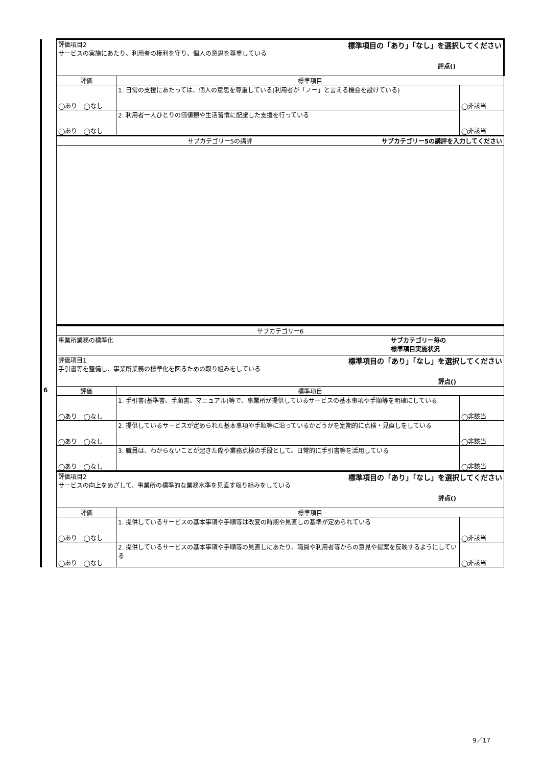| | 評価項目2 標準項目の「あり」「なし」を選択してください サービスの実施にあたり、利用者の権利を守り、個人の意思を尊重している 評点() | | |
| | 評価 | 標準項目 | |
| | ◯あり ◯なし | 1. 日常の支援にあたっては、個人の意思を尊重している(利用者が「ノー」と言える機会を設けている) | ◯非該当 |
| | ◯あり ◯なし | 2. 利用者一人ひとりの価値観や生活習慣に配慮した支援を行っている | ◯非該当 |
| | サブカテゴリー5の講評 サブカテゴリー5の講評を入力してください | | |
| | サブカテゴリー6 | | |
| | 事業所業務の標準化 サブカテゴリー毎の 標準項目実施状況 | | |
| | 評価項目1 標準項目の「あり」「なし」を選択してください 手引書等を整備し、事業所業務の標準化を図るための取り組みをしている 評点() | | |
| 6 | 評価 | 標準項目 | |
| | ◯あり ◯なし | 1. 手引書(基準書、手順書、マニュアル)等で、事業所が提供しているサービスの基本事項や手順等を明確にしている | ◯非該当 |
| | ◯あり ◯なし | 2. 提供しているサービスが定められた基本事項や手順等に沿っているかどうかを定期的に点検・見直しをしている | ◯非該当 |
| | ◯あり ◯なし | 3. 職員は、わからないことが起きた際や業務点検の手段として、日常的に手引書等を活用している | ◯非該当 |
| | 評価項目2 標準項目の「あり」「なし」を選択してください サービスの向上をめざして、事業所の標準的な業務水準を見直す取り組みをしている 評点() | | |
| | 評価 | 標準項目 | |
| | ◯あり ◯なし | 1. 提供しているサービスの基本事項や手順等は改変の時期や見直しの基準が定められている | ◯非該当 |
| | ◯あり ◯なし | 2. 提供しているサービスの基本事項や手順等の見直しにあたり、職員や利用者等からの意見や提案を反映するようにしている | ◯非該当 |
9／17